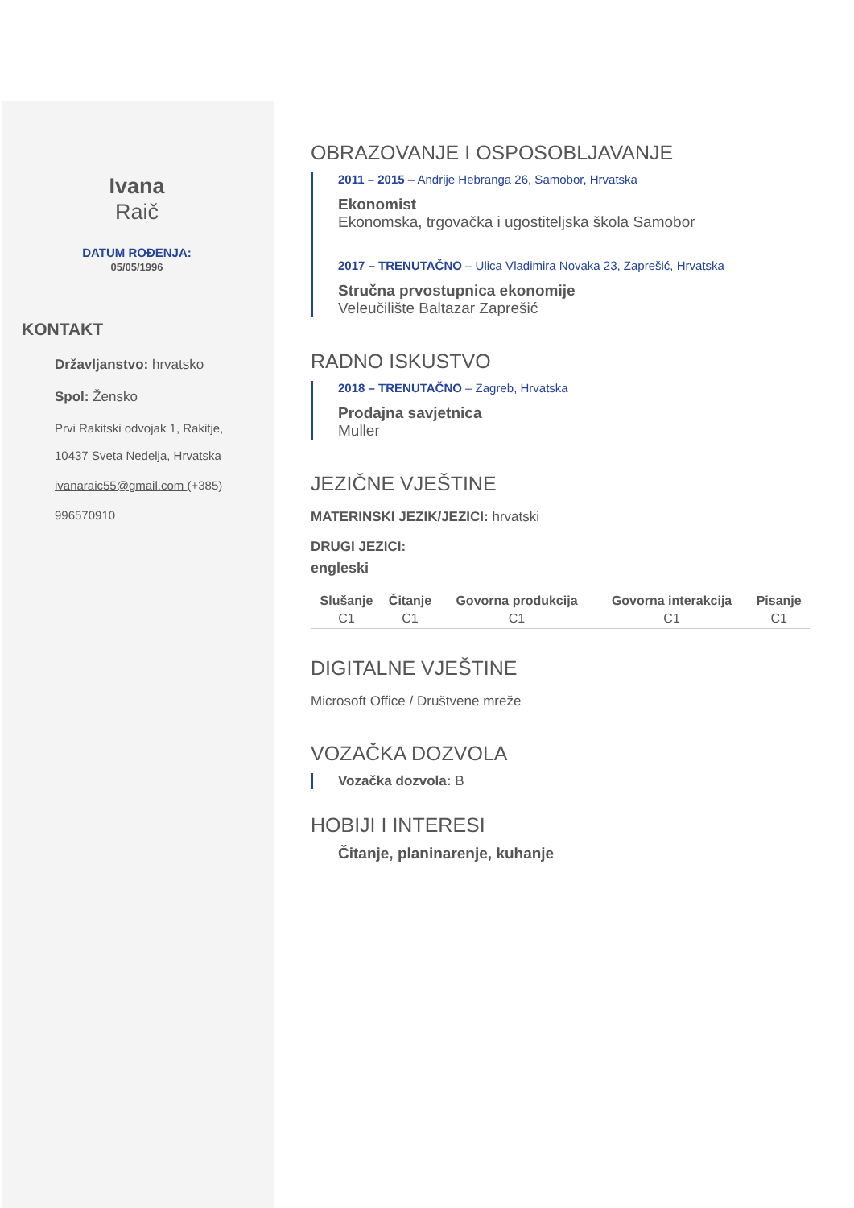Ivana
Raič
DATUM ROĐENJA:
05/05/1996
KONTAKT
Državljanstvo: hrvatsko
Spol: Žensko
Prvi Rakitski odvojak 1, Rakitje,
10437 Sveta Nedelja, Hrvatska
ivanaraic55@gmail.com (+385)
996570910
OBRAZOVANJE I OSPOSOBLJAVANJE
2011 – 2015 – Andrije Hebranga 26, Samobor, Hrvatska
Ekonomist
Ekonomska, trgovačka i ugostiteljska škola Samobor
2017 – TRENUTAČNO – Ulica Vladimira Novaka 23, Zaprešić, Hrvatska
Stručna prvostupnica ekonomije
Veleučilište Baltazar Zaprešić
RADNO ISKUSTVO
2018 – TRENUTAČNO – Zagreb, Hrvatska
Prodajna savjetnica
Muller
JEZIČNE VJEŠTINE
MATERINSKI JEZIK/JEZICI: hrvatski
DRUGI JEZICI:
engleski
| Slušanje | Čitanje | Govorna produkcija | Govorna interakcija | Pisanje |
| --- | --- | --- | --- | --- |
| C1 | C1 | C1 | C1 | C1 |
DIGITALNE VJEŠTINE
Microsoft Office / Društvene mreže
VOZAČKA DOZVOLA
Vozačka dozvola: B
HOBIJI I INTERESI
Čitanje, planinarenje, kuhanje